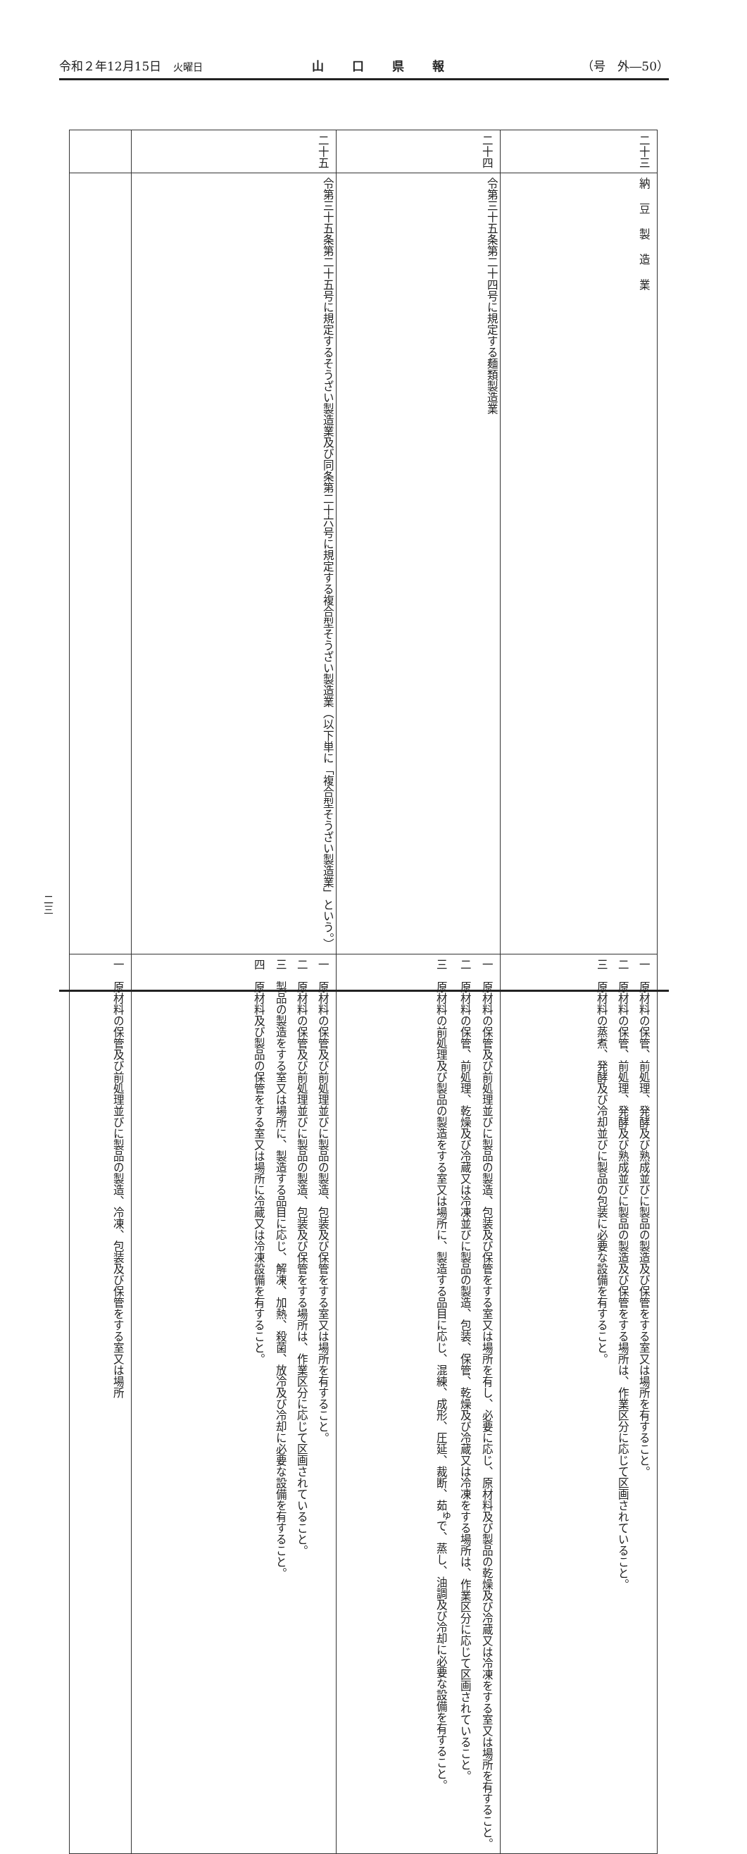令和２年12月15日　火曜日 山口県報 （号　外―50）
| 二十三 | 二十四 | 二十五 | |
| 納豆製造業 | 令第三十五条第二十四号に規定する麺類製造業 | 令第三十五条第二十五号に規定するそうざい製造業及び同条第二十六号に規定する複合型そうざい製造業（以下単に「複合型そうざい製造業」という。） | |
| 一 原材料の保管、前処理、発酵及び熟成並びに製品の製造及び保管をする室又は場所を有すること。 二 原材料の保管、前処理、発酵及び熟成並びに製品の製造及び保管をする場所は、作業区分に応じて区画されていること。 三 原材料の蒸煮、発酵及び冷却並びに製品の包装に必要な設備を有すること。 | 一 原材料の保管及び前処理並びに製品の製造、包装及び保管をする室又は場所を有し、必要に応じ、原材料及び製品の乾燥及び冷蔵又は冷凍をする室又は場所を有すること。 二 原材料の保管、前処理、乾燥及び冷蔵又は冷凍並びに製品の製造、包装、保管、乾燥及び冷蔵又は冷凍をする場所は、作業区分に応じて区画されていること。 三 原材料の前処理及び製品の製造をする室又は場所に、製造する品目に応じ、混練、成形、圧延、裁断、茹<sup>ゆ</sup>で、蒸し、油調及び冷却に必要な設備を有すること。 | 一 原材料の保管及び前処理並びに製品の製造、包装及び保管をする室又は場所を有すること。 二 原材料の保管及び前処理並びに製品の製造、包装及び保管をする場所は、作業区分に応じて区画されていること。 三 製品の製造をする室又は場所に、製造する品目に応じ、解凍、加熱、殺菌、放冷及び冷却に必要な設備を有すること。 四 原材料及び製品の保管をする室又は場所に冷蔵又は冷凍設備を有すること。 | 一 原材料の保管及び前処理並びに製品の製造、冷凍、包装及び保管をする室又は場所 |
二三